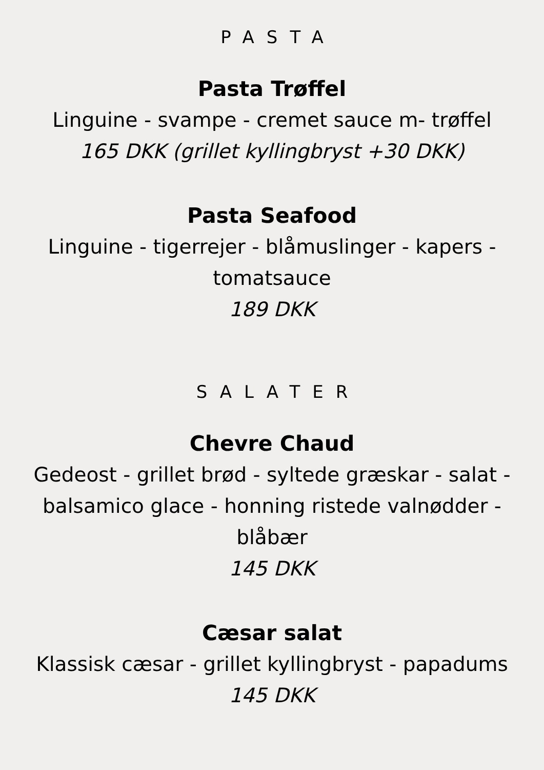PASTA
Pasta Trøffel
Linguine - svampe - cremet sauce m- trøffel
165 DKK (grillet kyllingbryst +30 DKK)
Pasta Seafood
Linguine - tigerrejer - blåmuslinger - kapers - tomatsauce
189 DKK
SALATER
Chevre Chaud
Gedeost - grillet brød - syltede græskar - salat - balsamico glace - honning ristede valnødder - blåbær
145 DKK
Cæsar salat
Klassisk cæsar - grillet kyllingbryst - papadums
145 DKK